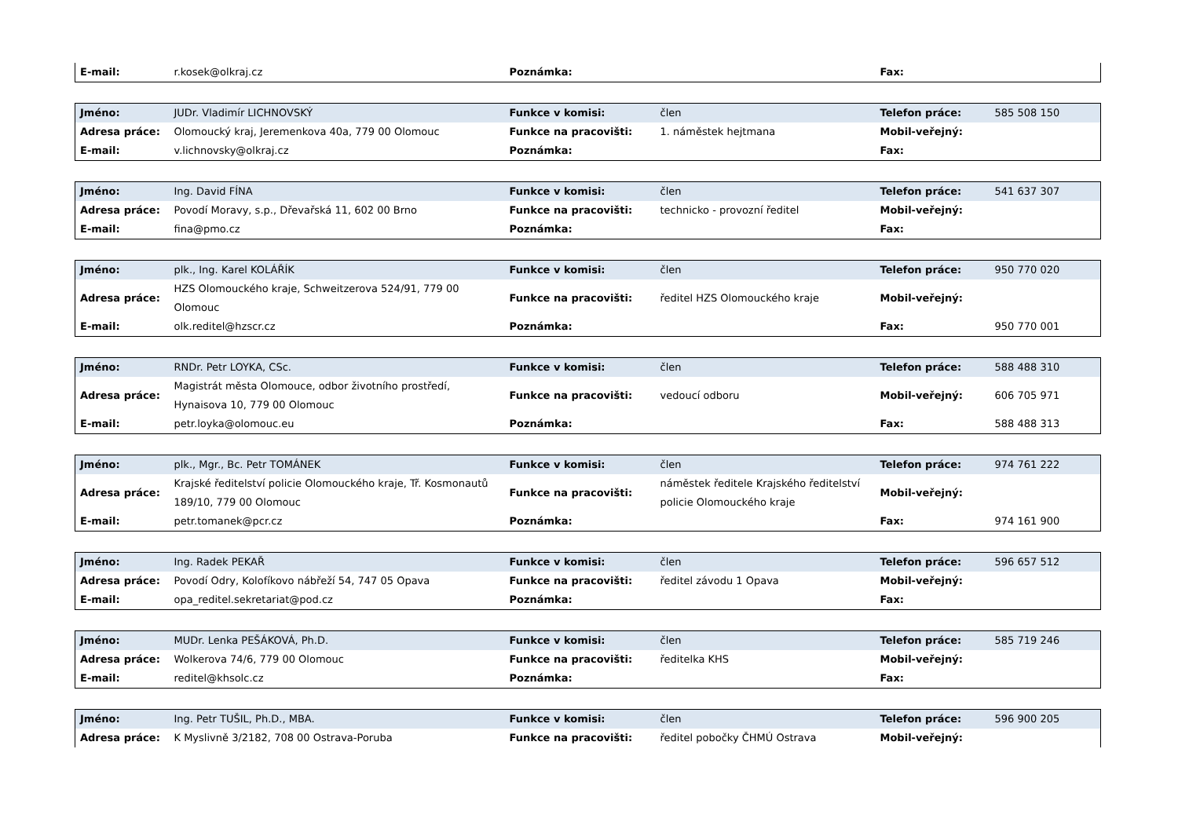| E-mail: | r.kosek@olkraj.cz | Poznámka: | | Fax: | |
| Jméno: | JUDr. Vladimír LICHNOVSKÝ | Funkce v komisi: | člen | Telefon práce: | 585 508 150 |
| Adresa práce: | Olomoucký kraj, Jeremenkova 40a, 779 00 Olomouc | Funkce na pracovišti: | 1. náměstek hejtmana | Mobil-veřejný: | |
| E-mail: | v.lichnovsky@olkraj.cz | Poznámka: | | Fax: | |
| Jméno: | Ing. David FÍNA | Funkce v komisi: | člen | Telefon práce: | 541 637 307 |
| Adresa práce: | Povodí Moravy, s.p., Dřevařská 11, 602 00 Brno | Funkce na pracovišti: | technicko - provozní ředitel | Mobil-veřejný: | |
| E-mail: | fina@pmo.cz | Poznámka: | | Fax: | |
| Jméno: | plk., Ing. Karel KOLÁŘÍK | Funkce v komisi: | člen | Telefon práce: | 950 770 020 |
| Adresa práce: | HZS Olomouckého kraje, Schweitzerova 524/91, 779 00 Olomouc | Funkce na pracovišti: | ředitel HZS Olomouckého kraje | Mobil-veřejný: | |
| E-mail: | olk.reditel@hzscr.cz | Poznámka: | | Fax: | 950 770 001 |
| Jméno: | RNDr. Petr LOYKA, CSc. | Funkce v komisi: | člen | Telefon práce: | 588 488 310 |
| Adresa práce: | Magistrát města Olomouce, odbor životního prostředí, Hynaisova 10, 779 00 Olomouc | Funkce na pracovišti: | vedoucí odboru | Mobil-veřejný: | 606 705 971 |
| E-mail: | petr.loyka@olomouc.eu | Poznámka: | | Fax: | 588 488 313 |
| Jméno: | plk., Mgr., Bc. Petr TOMÁNEK | Funkce v komisi: | člen | Telefon práce: | 974 761 222 |
| Adresa práce: | Krajské ředitelství policie Olomouckého kraje, Tř. Kosmonautů 189/10, 779 00 Olomouc | Funkce na pracovišti: | náměstek ředitele Krajského ředitelství policie Olomouckého kraje | Mobil-veřejný: | |
| E-mail: | petr.tomanek@pcr.cz | Poznámka: | | Fax: | 974 161 900 |
| Jméno: | Ing. Radek PEKAŘ | Funkce v komisi: | člen | Telefon práce: | 596 657 512 |
| Adresa práce: | Povodí Odry, Kolofíkovo nábřeží 54, 747 05 Opava | Funkce na pracovišti: | ředitel závodu 1 Opava | Mobil-veřejný: | |
| E-mail: | opa_reditel.sekretariat@pod.cz | Poznámka: | | Fax: | |
| Jméno: | MUDr. Lenka PEŠÁKOVÁ, Ph.D. | Funkce v komisi: | člen | Telefon práce: | 585 719 246 |
| Adresa práce: | Wolkerova 74/6, 779 00 Olomouc | Funkce na pracovišti: | ředitelka KHS | Mobil-veřejný: | |
| E-mail: | reditel@khsolc.cz | Poznámka: | | Fax: | |
| Jméno: | Ing. Petr TUŠIL, Ph.D., MBA. | Funkce v komisi: | člen | Telefon práce: | 596 900 205 |
| Adresa práce: | K Myslivně 3/2182, 708 00 Ostrava-Poruba | Funkce na pracovišti: | ředitel pobočky ČHMÚ Ostrava | Mobil-veřejný: | |